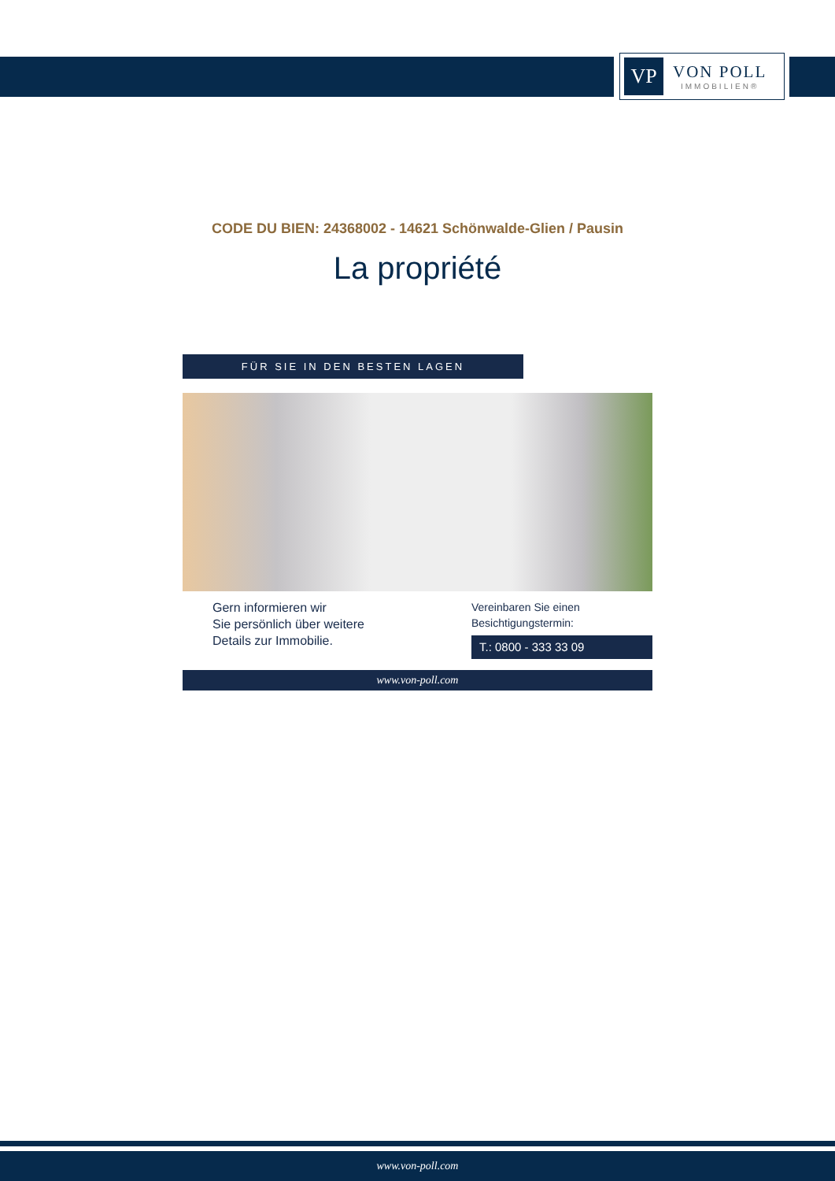VP
VON POLL
IMMOBILIEN®
CODE DU BIEN: 24368002 - 14621 Schönwalde-Glien / Pausin
La propriété
FÜR SIE IN DEN BESTEN LAGEN
Gern informieren wir
Sie persönlich über weitere
Details zur Immobilie.
Vereinbaren Sie einen
Besichtigungstermin:
T.: 0800 - 333 33 09
www.von-poll.com
www.von-poll.com